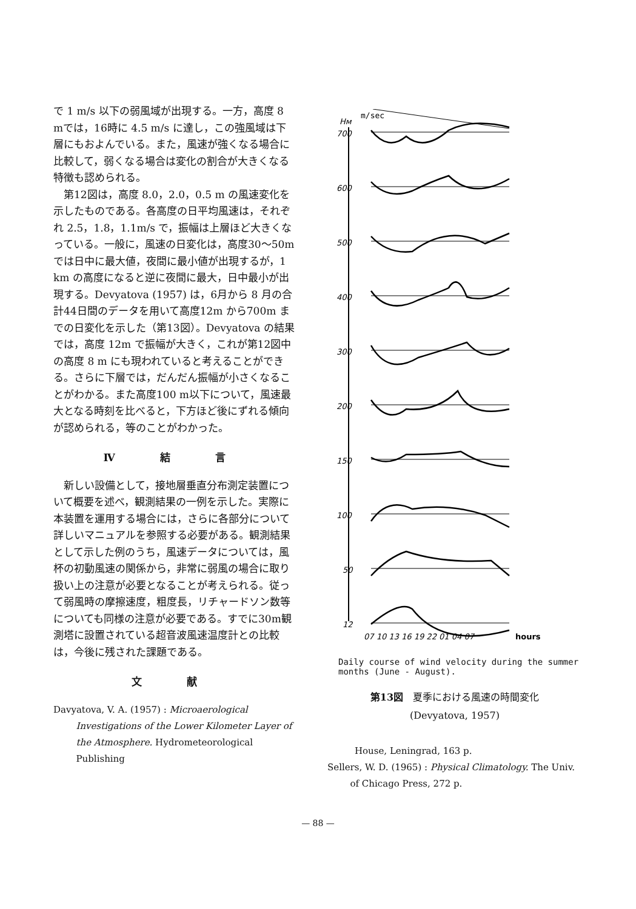で 1 m/s 以下の弱風域が出現する。一方，高度 8 mでは，16時に 4.5 m/s に達し，この強風域は下層にもおよんでいる。また，風速が強くなる場合に比較して，弱くなる場合は変化の割合が大きくなる特徴も認められる。
第12図は，高度 8.0，2.0，0.5 m の風速変化を示したものである。各高度の日平均風速は，それぞれ 2.5，1.8，1.1m/s で，振幅は上層ほど大きくなっている。一般に，風速の日変化は，高度30〜50m では日中に最大値，夜間に最小値が出現するが，1 km の高度になると逆に夜間に最大，日中最小が出現する。Devyatova (1957) は，6月から 8 月の合計44日間のデータを用いて高度12m から700m までの日変化を示した（第13図）。Devyatova の結果では，高度 12m で振幅が大きく，これが第12図中の高度 8 m にも現われていると考えることができる。さらに下層では，だんだん振幅が小さくなることがわかる。また高度100 m以下について，風速最大となる時刻を比べると，下方ほど後にずれる傾向が認められる，等のことがわかった。
Ⅳ 結 言
新しい設備として，接地層垂直分布測定装置について概要を述べ，観測結果の一例を示した。実際に本装置を運用する場合には，さらに各部分について詳しいマニュアルを参照する必要がある。観測結果として示した例のうち，風速データについては，風杯の初動風速の関係から，非常に弱風の場合に取り扱い上の注意が必要となることが考えられる。従って弱風時の摩擦速度，粗度長，リチャードソン数等についても同様の注意が必要である。すでに30m観測塔に設置されている超音波風速温度計との比較は，今後に残された課題である。
文 献
Davyatova, V. A. (1957) : Microaerological Investigations of the Lower Kilometer Layer of the Atmosphere. Hydrometeorological Publishing
Hм
m/sec
700
600
500
400
300
200
150
100
50
12
07 10 13 16 19 22 01 04 07
hours
Daily course of wind velocity during the summer months (June - August).
第13図　夏季における風速の時間変化
(Devyatova, 1957)
House, Leningrad, 163 p.
Sellers, W. D. (1965) : Physical Climatology. The Univ. of Chicago Press, 272 p.
— 88 —